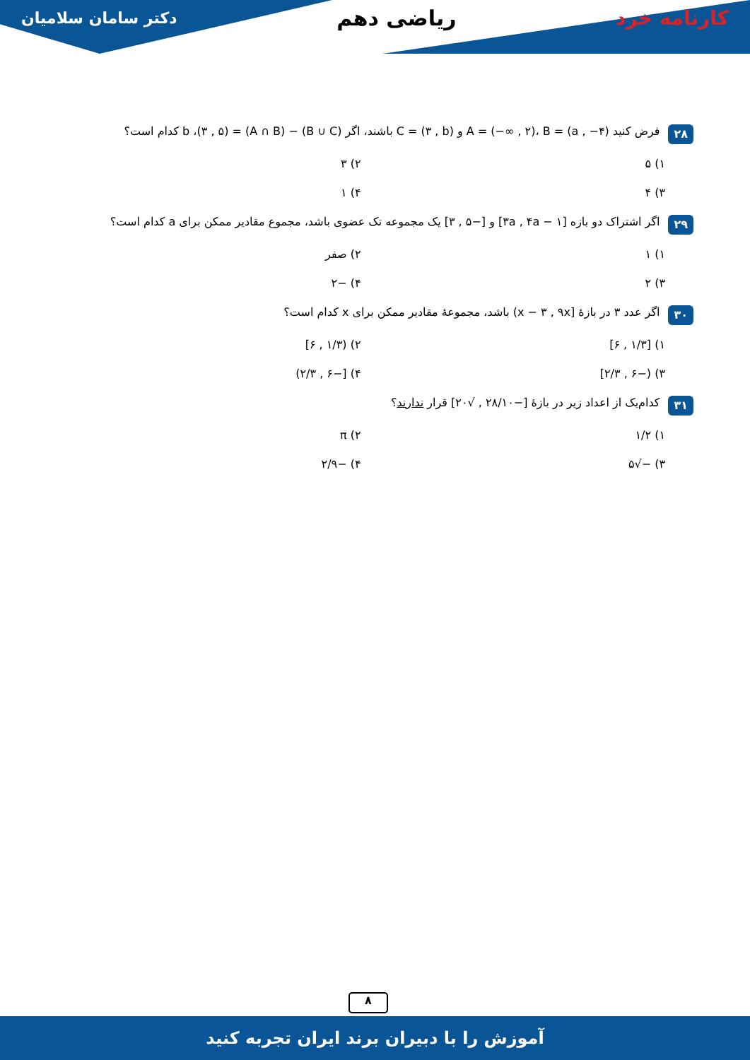کارنامه خرد ریاضی دهم دکتر سامان سلامیان
۲۸
فرض کنید A = (−∞ , ۲)، B = (a , −۴) و C = (۳ , b) باشند، اگر (B ∪ C) − (A ∩ B) = (۳ , ۵)، b کدام است؟
۱) ۵
۲) ۳
۳) ۴
۴) ۱
۲۹
اگر اشتراک دو بازه [۳a , ۴a − ۱] و [−۵ , ۳] یک مجموعه تک عضوی باشد، مجموع مقادیر ممکن برای a کدام است؟
۱) ۱
۲) صفر
۳) ۲
۴) −۲
۳۰
اگر عدد ۳ در بازهٔ [x − ۳ , ۹x) باشد، مجموعهٔ مقادیر ممکن برای x کدام است؟
۱) [۱/۳ , ۶]
۲) (۱/۳ , ۶]
۳) (−۶ , ۲/۳]
۴) [−۶ , ۲/۳)
۳۱
کدام‌یک از اعداد زیر در بازهٔ [−۲۸/۱۰ , √۲۰] قرار ندارند؟
۱) ۱/۲
۲) π
۳) −√۵
۴) −۲/۹
۸
آموزش را با دبیران برند ایران تجربه کنید